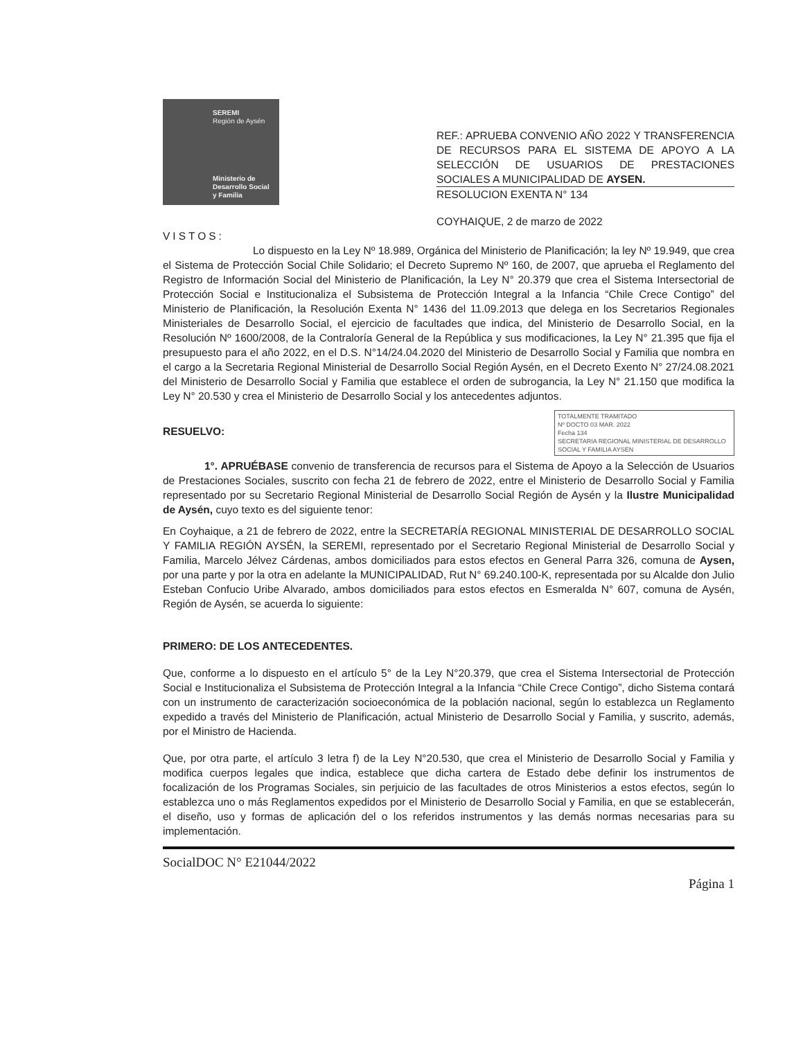SEREMI
Región de Aysén
Ministerio de Desarrollo Social y Familia
REF.: APRUEBA CONVENIO AÑO 2022 Y TRANSFERENCIA DE RECURSOS PARA EL SISTEMA DE APOYO A LA SELECCIÓN DE USUARIOS DE PRESTACIONES SOCIALES A MUNICIPALIDAD DE AYSEN.
RESOLUCION EXENTA N° 134
COYHAIQUE, 2 de marzo de 2022
VISTOS:
Lo dispuesto en la Ley Nº 18.989, Orgánica del Ministerio de Planificación; la ley Nº 19.949, que crea el Sistema de Protección Social Chile Solidario; el Decreto Supremo Nº 160, de 2007, que aprueba el Reglamento del Registro de Información Social del Ministerio de Planificación, la Ley N° 20.379 que crea el Sistema Intersectorial de Protección Social e Institucionaliza el Subsistema de Protección Integral a la Infancia “Chile Crece Contigo” del Ministerio de Planificación, la Resolución Exenta N° 1436 del 11.09.2013 que delega en los Secretarios Regionales Ministeriales de Desarrollo Social, el ejercicio de facultades que indica, del Ministerio de Desarrollo Social, en la Resolución Nº 1600/2008, de la Contraloría General de la República y sus modificaciones, la Ley N° 21.395 que fija el presupuesto para el año 2022, en el D.S. N°14/24.04.2020 del Ministerio de Desarrollo Social y Familia que nombra en el cargo a la Secretaria Regional Ministerial de Desarrollo Social Región Aysén, en el Decreto Exento N° 27/24.08.2021 del Ministerio de Desarrollo Social y Familia que establece el orden de subrogancia, la Ley N° 21.150 que modifica la Ley N° 20.530 y crea el Ministerio de Desarrollo Social y los antecedentes adjuntos.
TOTALMENTE TRAMITADO
Nº DOCTO 03 MAR. 2022
Fecha 134
SECRETARIA REGIONAL MINISTERIAL DE DESARROLLO SOCIAL Y FAMILIA AYSEN
RESUELVO:
1°. APRUÉBASE convenio de transferencia de recursos para el Sistema de Apoyo a la Selección de Usuarios de Prestaciones Sociales, suscrito con fecha 21 de febrero de 2022, entre el Ministerio de Desarrollo Social y Familia representado por su Secretario Regional Ministerial de Desarrollo Social Región de Aysén y la Ilustre Municipalidad de Aysén, cuyo texto es del siguiente tenor:
En Coyhaique, a 21 de febrero de 2022, entre la SECRETARÍA REGIONAL MINISTERIAL DE DESARROLLO SOCIAL Y FAMILIA REGIÓN AYSÉN, la SEREMI, representado por el Secretario Regional Ministerial de Desarrollo Social y Familia, Marcelo Jélvez Cárdenas, ambos domiciliados para estos efectos en General Parra 326, comuna de Aysen, por una parte y por la otra en adelante la MUNICIPALIDAD, Rut N° 69.240.100-K, representada por su Alcalde don Julio Esteban Confucio Uribe Alvarado, ambos domiciliados para estos efectos en Esmeralda N° 607, comuna de Aysén, Región de Aysén, se acuerda lo siguiente:
PRIMERO: DE LOS ANTECEDENTES.
Que, conforme a lo dispuesto en el artículo 5° de la Ley N°20.379, que crea el Sistema Intersectorial de Protección Social e Institucionaliza el Subsistema de Protección Integral a la Infancia “Chile Crece Contigo”, dicho Sistema contará con un instrumento de caracterización socioeconómica de la población nacional, según lo establezca un Reglamento expedido a través del Ministerio de Planificación, actual Ministerio de Desarrollo Social y Familia, y suscrito, además, por el Ministro de Hacienda.
Que, por otra parte, el artículo 3 letra f) de la Ley N°20.530, que crea el Ministerio de Desarrollo Social y Familia y modifica cuerpos legales que indica, establece que dicha cartera de Estado debe definir los instrumentos de focalización de los Programas Sociales, sin perjuicio de las facultades de otros Ministerios a estos efectos, según lo establezca uno o más Reglamentos expedidos por el Ministerio de Desarrollo Social y Familia, en que se establecerán, el diseño, uso y formas de aplicación del o los referidos instrumentos y las demás normas necesarias para su implementación.
SocialDOC N° E21044/2022
Página 1